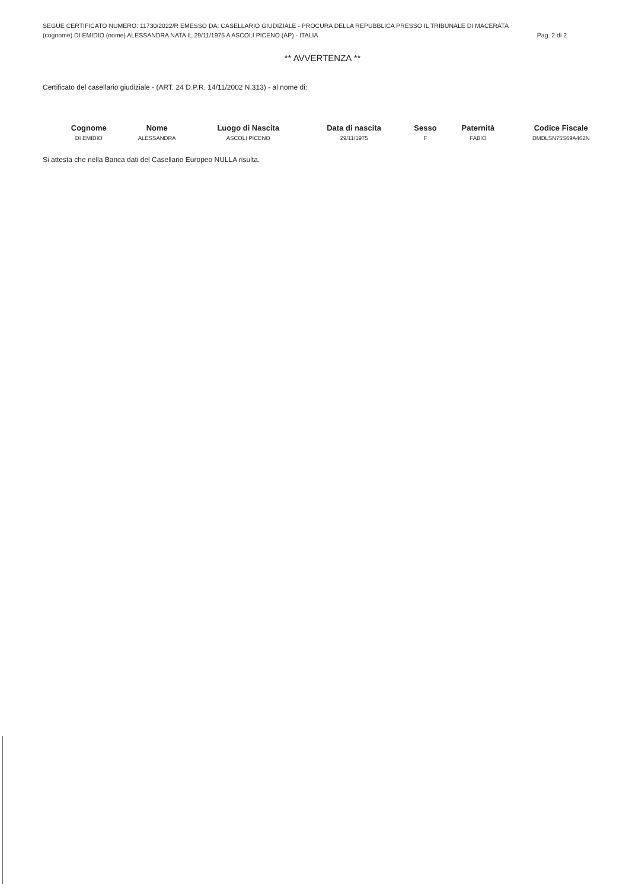SEGUE CERTIFICATO NUMERO: 11730/2022/R EMESSO DA: CASELLARIO GIUDIZIALE - PROCURA DELLA REPUBBLICA PRESSO IL TRIBUNALE DI MACERATA
(cognome) DI EMIDIO (nome) ALESSANDRA NATA IL 29/11/1975 A ASCOLI PICENO (AP) - ITALIA Pag. 2 di 2
** AVVERTENZA **
Certificato del casellario giudiziale - (ART. 24 D.P.R. 14/11/2002 N.313) - al nome di:
| Cognome | Nome | Luogo di Nascita | Data di nascita | Sesso | Paternità | Codice Fiscale |
| --- | --- | --- | --- | --- | --- | --- |
| DI EMIDIO | ALESSANDRA | ASCOLI PICENO | 29/11/1975 | F | FABIO | DMDLSN75S69A462N |
Si attesta che nella Banca dati del Casellario Europeo NULLA risulta.